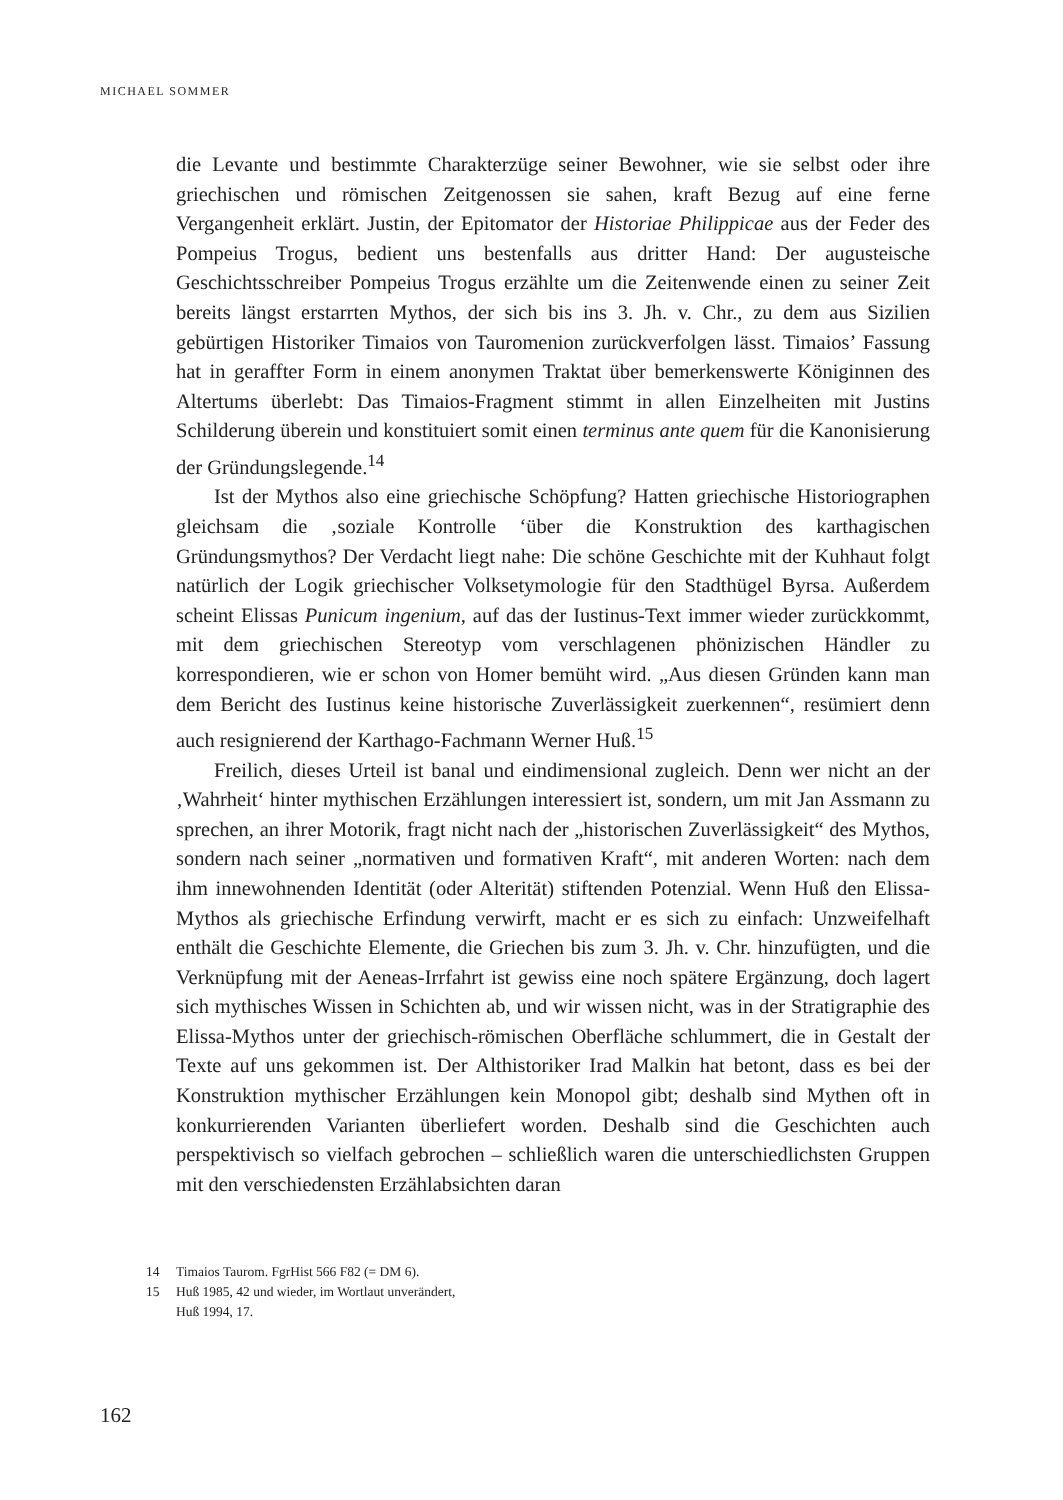MICHAEL SOMMER
die Levante und bestimmte Charakterzüge seiner Bewohner, wie sie selbst oder ihre griechischen und römischen Zeitgenossen sie sahen, kraft Bezug auf eine ferne Vergangenheit erklärt. Justin, der Epitomator der Historiae Philippicae aus der Feder des Pompeius Trogus, bedient uns bestenfalls aus dritter Hand: Der augusteische Geschichtsschreiber Pompeius Trogus erzählte um die Zeitenwende einen zu seiner Zeit bereits längst erstarrten Mythos, der sich bis ins 3. Jh. v. Chr., zu dem aus Sizilien gebürtigen Historiker Timaios von Tauromenion zurückverfolgen lässt. Timaios’ Fassung hat in geraffter Form in einem anonymen Traktat über bemerkenswerte Königinnen des Altertums überlebt: Das Timaios-Fragment stimmt in allen Einzelheiten mit Justins Schilderung überein und konstituiert somit einen terminus ante quem für die Kanonisierung der Gründungslegende.<sup>14</sup>
Ist der Mythos also eine griechische Schöpfung? Hatten griechische Historiographen gleichsam die ‚soziale Kontrolle ‘über die Konstruktion des karthagischen Gründungsmythos? Der Verdacht liegt nahe: Die schöne Geschichte mit der Kuhhaut folgt natürlich der Logik griechischer Volksetymologie für den Stadthügel Byrsa. Außerdem scheint Elissas Punicum ingenium, auf das der Iustinus-Text immer wieder zurückkommt, mit dem griechischen Stereotyp vom verschlagenen phönizischen Händler zu korrespondieren, wie er schon von Homer bemüht wird. „Aus diesen Gründen kann man dem Bericht des Iustinus keine historische Zuverlässigkeit zuerkennen“, resümiert denn auch resignierend der Karthago-Fachmann Werner Huß.<sup>15</sup>
Freilich, dieses Urteil ist banal und eindimensional zugleich. Denn wer nicht an der ‚Wahrheit‘ hinter mythischen Erzählungen interessiert ist, sondern, um mit Jan Assmann zu sprechen, an ihrer Motorik, fragt nicht nach der „historischen Zuverlässigkeit“ des Mythos, sondern nach seiner „normativen und formativen Kraft“, mit anderen Worten: nach dem ihm innewohnenden Identität (oder Alterität) stiftenden Potenzial. Wenn Huß den Elissa-Mythos als griechische Erfindung verwirft, macht er es sich zu einfach: Unzweifelhaft enthält die Geschichte Elemente, die Griechen bis zum 3. Jh. v. Chr. hinzufügten, und die Verknüpfung mit der Aeneas-Irrfahrt ist gewiss eine noch spätere Ergänzung, doch lagert sich mythisches Wissen in Schichten ab, und wir wissen nicht, was in der Stratigraphie des Elissa-Mythos unter der griechisch-römischen Oberfläche schlummert, die in Gestalt der Texte auf uns gekommen ist. Der Althistoriker Irad Malkin hat betont, dass es bei der Konstruktion mythischer Erzählungen kein Monopol gibt; deshalb sind Mythen oft in konkurrierenden Varianten überliefert worden. Deshalb sind die Geschichten auch perspektivisch so vielfach gebrochen – schließlich waren die unterschiedlichsten Gruppen mit den verschiedensten Erzählabsichten daran
14 Timaios Taurom. FgrHist 566 F82 (= DM 6).
15 Huß 1985, 42 und wieder, im Wortlaut unverändert,
Huß 1994, 17.
162